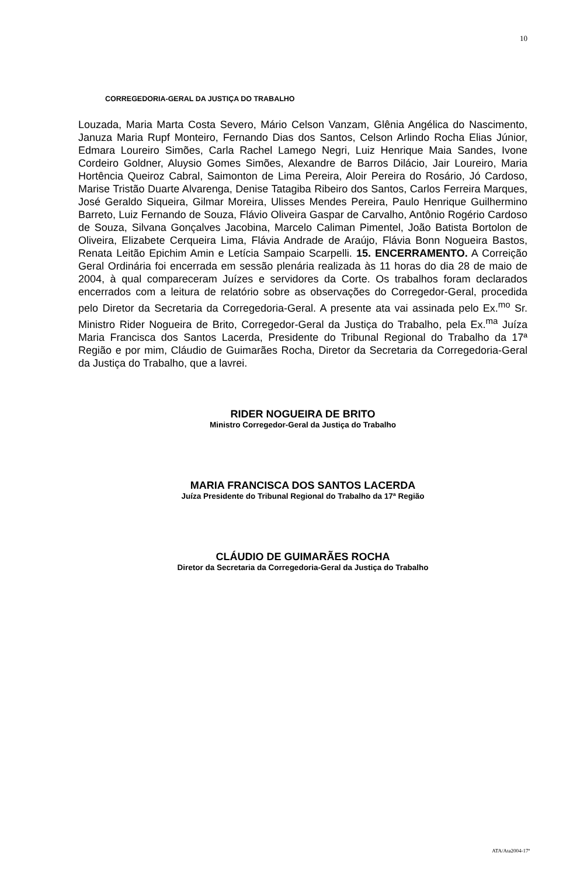10
CORREGEDORIA-GERAL DA JUSTIÇA DO TRABALHO
Louzada, Maria Marta Costa Severo, Mário Celson Vanzam, Glênia Angélica do Nascimento, Januza Maria Rupf Monteiro, Fernando Dias dos Santos, Celson Arlindo Rocha Elias Júnior, Edmara Loureiro Simões, Carla Rachel Lamego Negri, Luiz Henrique Maia Sandes, Ivone Cordeiro Goldner, Aluysio Gomes Simões, Alexandre de Barros Dilácio, Jair Loureiro, Maria Hortência Queiroz Cabral, Saimonton de Lima Pereira, Aloir Pereira do Rosário, Jó Cardoso, Marise Tristão Duarte Alvarenga, Denise Tatagiba Ribeiro dos Santos, Carlos Ferreira Marques, José Geraldo Siqueira, Gilmar Moreira, Ulisses Mendes Pereira, Paulo Henrique Guilhermino Barreto, Luiz Fernando de Souza, Flávio Oliveira Gaspar de Carvalho, Antônio Rogério Cardoso de Souza, Silvana Gonçalves Jacobina, Marcelo Caliman Pimentel, João Batista Bortolon de Oliveira, Elizabete Cerqueira Lima, Flávia Andrade de Araújo, Flávia Bonn Nogueira Bastos, Renata Leitão Epichim Amin e Letícia Sampaio Scarpelli. 15. ENCERRAMENTO. A Correição Geral Ordinária foi encerrada em sessão plenária realizada às 11 horas do dia 28 de maio de 2004, à qual compareceram Juízes e servidores da Corte. Os trabalhos foram declarados encerrados com a leitura de relatório sobre as observações do Corregedor-Geral, procedida pelo Diretor da Secretaria da Corregedoria-Geral. A presente ata vai assinada pelo Ex.<sup>mo</sup> Sr. Ministro Rider Nogueira de Brito, Corregedor-Geral da Justiça do Trabalho, pela Ex.<sup>ma</sup> Juíza Maria Francisca dos Santos Lacerda, Presidente do Tribunal Regional do Trabalho da 17ª Região e por mim, Cláudio de Guimarães Rocha, Diretor da Secretaria da Corregedoria-Geral da Justiça do Trabalho, que a lavrei.
RIDER NOGUEIRA DE BRITO
Ministro Corregedor-Geral da Justiça do Trabalho
MARIA FRANCISCA DOS SANTOS LACERDA
Juíza Presidente do Tribunal Regional do Trabalho da 17ª Região
CLÁUDIO DE GUIMARÃES ROCHA
Diretor da Secretaria da Corregedoria-Geral da Justiça do Trabalho
ATA/Ata2004-17ª